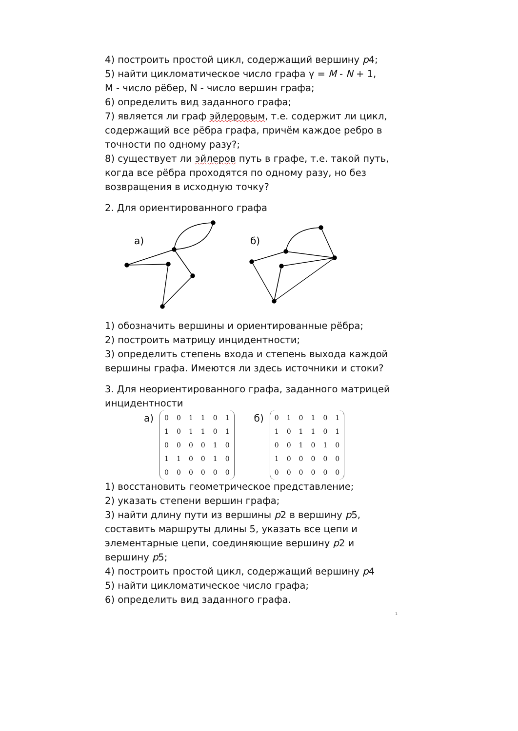4) построить простой цикл, содержащий вершину p4;
5) найти цикломатическое число графа γ = M - N + 1,
M - число рёбер, N - число вершин графа;
6) определить вид заданного графа;
7) является ли граф эйлеровым, т.е. содержит ли цикл, содержащий все рёбра графа, причём каждое ребро в точности по одному разу?;
8) существует ли эйлеров путь в графе, т.е. такой путь, когда все рёбра проходятся по одному разу, но без возвращения в исходную точку?
2. Для ориентированного графа
а)
б)
1) обозначить вершины и ориентированные рёбра;
2) построить матрицу инцидентности;
3) определить степень входа и степень выхода каждой вершины графа. Имеются ли здесь источники и стоки?
3. Для неориентированного графа, заданного матрицей инцидентности
а)
| 0 | 0 | 1 | 1 | 0 | 1 |
| 1 | 0 | 1 | 1 | 0 | 1 |
| 0 | 0 | 0 | 0 | 1 | 0 |
| 1 | 1 | 0 | 0 | 1 | 0 |
| 0 | 0 | 0 | 0 | 0 | 0 |
б)
| 0 | 1 | 0 | 1 | 0 | 1 |
| 1 | 0 | 1 | 1 | 0 | 1 |
| 0 | 0 | 1 | 0 | 1 | 0 |
| 1 | 0 | 0 | 0 | 0 | 0 |
| 0 | 0 | 0 | 0 | 0 | 0 |
1) восстановить геометрическое представление;
2) указать степени вершин графа;
3) найти длину пути из вершины p2 в вершину p5, составить маршруты длины 5, указать все цепи и элементарные цепи, соединяющие вершину p2 и вершину p5;
4) построить простой цикл, содержащий вершину p4
5) найти цикломатическое число графа;
6) определить вид заданного графа.
1